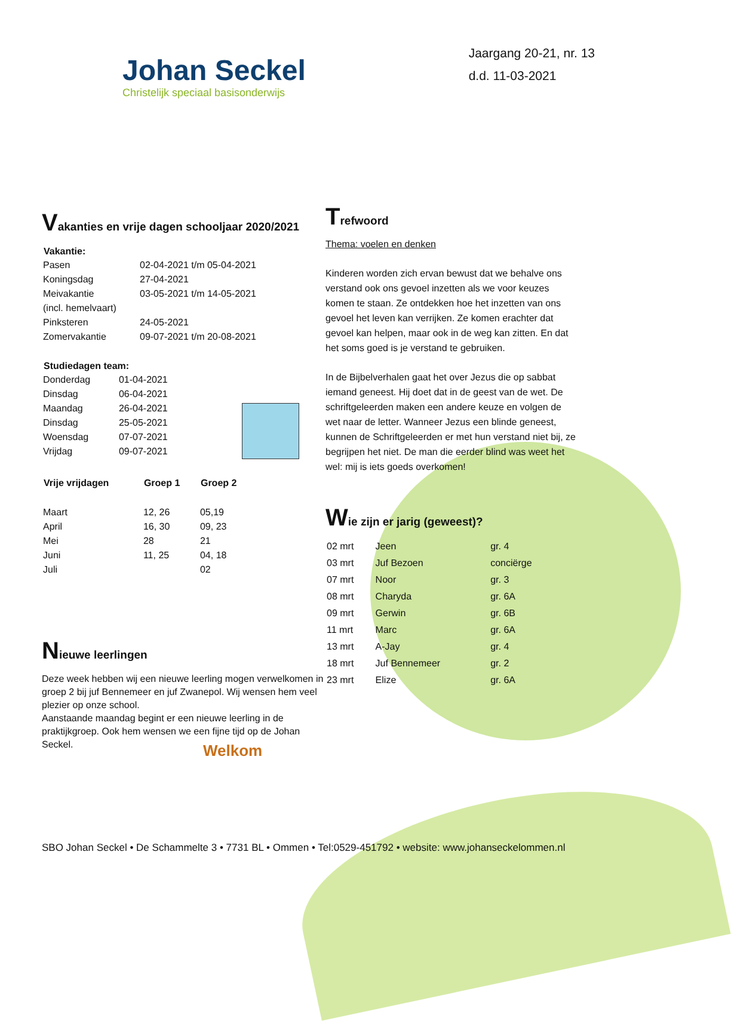Johan Seckel
Christelijk speciaal basisonderwijs
Jaargang 20-21, nr. 13
d.d. 11-03-2021
Vakanties en vrije dagen schooljaar 2020/2021
| Vakantie: | |
| Pasen | 02-04-2021 t/m 05-04-2021 |
| Koningsdag | 27-04-2021 |
| Meivakantie | 03-05-2021 t/m 14-05-2021 |
| (incl. hemelvaart) | |
| Pinksteren | 24-05-2021 |
| Zomervakantie | 09-07-2021 t/m 20-08-2021 |
| Studiedagen team: | |
| --- | --- |
| Donderdag | 01-04-2021 |
| Dinsdag | 06-04-2021 |
| Maandag | 26-04-2021 |
| Dinsdag | 25-05-2021 |
| Woensdag | 07-07-2021 |
| Vrijdag | 09-07-2021 |
| Vrije vrijdagen | Groep 1 | Groep 2 |
| --- | --- | --- |
| Maart | 12, 26 | 05,19 |
| April | 16, 30 | 09, 23 |
| Mei | 28 | 21 |
| Juni | 11, 25 | 04, 18 |
| Juli | | 02 |
Nieuwe leerlingen
Deze week hebben wij een nieuwe leerling mogen verwelkomen in groep 2 bij juf Bennemeer en juf Zwanepol. Wij wensen hem veel plezier op onze school.
Aanstaande maandag begint er een nieuwe leerling in de praktijkgroep. Ook hem wensen we een fijne tijd op de Johan Seckel.
Welkom
Trefwoord
Thema: voelen en denken
Kinderen worden zich ervan bewust dat we behalve ons verstand ook ons gevoel inzetten als we voor keuzes komen te staan. Ze ontdekken hoe het inzetten van ons gevoel het leven kan verrijken. Ze komen erachter dat gevoel kan helpen, maar ook in de weg kan zitten. En dat het soms goed is je verstand te gebruiken.
In de Bijbelverhalen gaat het over Jezus die op sabbat iemand geneest. Hij doet dat in de geest van de wet. De schriftgeleerden maken een andere keuze en volgen de wet naar de letter. Wanneer Jezus een blinde geneest, kunnen de Schriftgeleerden er met hun verstand niet bij, ze begrijpen het niet. De man die eerder blind was weet het wel: mij is iets goeds overkomen!
Wie zijn er jarig (geweest)?
| 02 mrt | Jeen | gr. 4 |
| 03 mrt | Juf Bezoen | conciërge |
| 07 mrt | Noor | gr. 3 |
| 08 mrt | Charyda | gr. 6A |
| 09 mrt | Gerwin | gr. 6B |
| 11 mrt | Marc | gr. 6A |
| 13 mrt | A-Jay | gr. 4 |
| 18 mrt | Juf Bennemeer | gr. 2 |
| 23 mrt | Elize | gr. 6A |
SBO Johan Seckel • De Schammelte 3 • 7731 BL • Ommen • Tel:0529-451792 • website: www.johanseckelommen.nl